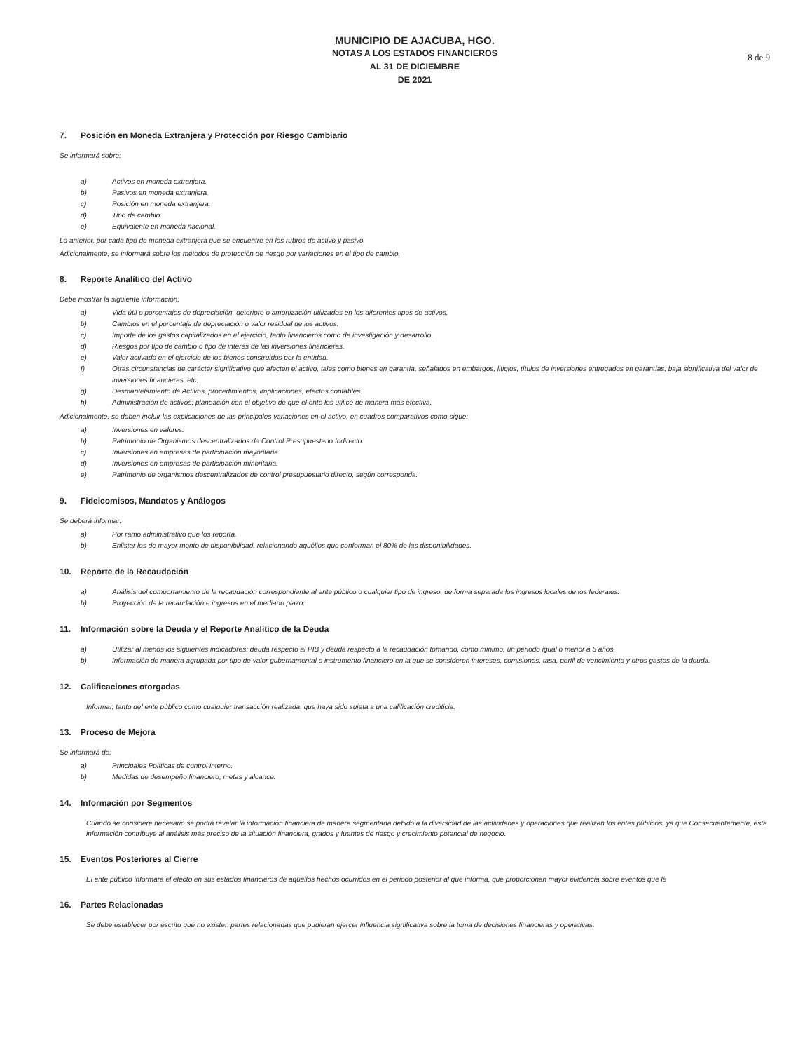MUNICIPIO DE AJACUBA, HGO.
NOTAS A LOS ESTADOS FINANCIEROS
AL 31 DE DICIEMBRE
DE 2021
8 de 9
7. Posición en Moneda Extranjera y Protección por Riesgo Cambiario
Se informará sobre:
a)
Activos en moneda extranjera.
b)
Pasivos en moneda extranjera.
c)
Posición en moneda extranjera.
d)
Tipo de cambio.
e)
Equivalente en moneda nacional.
Lo anterior, por cada tipo de moneda extranjera que se encuentre en los rubros de activo y pasivo.
Adicionalmente, se informará sobre los métodos de protección de riesgo por variaciones en el tipo de cambio.
8. Reporte Analítico del Activo
Debe mostrar la siguiente información:
a)
Vida útil o porcentajes de depreciación, deterioro o amortización utilizados en los diferentes tipos de activos.
b)
Cambios en el porcentaje de depreciación o valor residual de los activos.
c)
Importe de los gastos capitalizados en el ejercicio, tanto financieros como de investigación y desarrollo.
d)
Riesgos por tipo de cambio o tipo de interés de las inversiones financieras.
e)
Valor activado en el ejercicio de los bienes construidos por la entidad.
f) Otras circunstancias de carácter significativo que afecten el activo, tales como bienes en garantía, señalados en embargos, litigios, títulos de inversiones entregados en garantías, baja significativa del valor de inversiones financieras, etc.
g)
Desmantelamiento de Activos, procedimientos, implicaciones, efectos contables.
h)
Administración de activos; planeación con el objetivo de que el ente los utilice de manera más efectiva.
Adicionalmente, se deben incluir las explicaciones de las principales variaciones en el activo, en cuadros comparativos como sigue:
a)
Inversiones en valores.
b)
Patrimonio de Organismos descentralizados de Control Presupuestario Indirecto.
c)
Inversiones en empresas de participación mayoritaria.
d)
Inversiones en empresas de participación minoritaria.
e)
Patrimonio de organismos descentralizados de control presupuestario directo, según corresponda.
9. Fideicomisos, Mandatos y Análogos
Se deberá informar:
a)
Por ramo administrativo que los reporta.
b)
Enlistar los de mayor monto de disponibilidad, relacionando aquéllos que conforman el 80% de las disponibilidades.
10. Reporte de la Recaudación
a)
Análisis del comportamiento de la recaudación correspondiente al ente público o cualquier tipo de ingreso, de forma separada los ingresos locales de los federales.
b)
Proyección de la recaudación e ingresos en el mediano plazo.
11. Información sobre la Deuda y el Reporte Analítico de la Deuda
a)
Utilizar al menos los siguientes indicadores: deuda respecto al PIB y deuda respecto a la recaudación tomando, como mínimo, un periodo igual o menor a 5 años.
b) Información de manera agrupada por tipo de valor gubernamental o instrumento financiero en la que se consideren intereses, comisiones, tasa, perfil de vencimiento y otros gastos de la deuda.
12. Calificaciones otorgadas
Informar, tanto del ente público como cualquier transacción realizada, que haya sido sujeta a una calificación crediticia.
13. Proceso de Mejora
Se informará de:
a)
Principales Políticas de control interno.
b)
Medidas de desempeño financiero, metas y alcance.
14. Información por Segmentos
Cuando se considere necesario se podrá revelar la información financiera de manera segmentada debido a la diversidad de las actividades y operaciones que realizan los entes públicos, ya que Consecuentemente, esta información contribuye al análisis más preciso de la situación financiera, grados y fuentes de riesgo y crecimiento potencial de negocio.
15. Eventos Posteriores al Cierre
El ente público informará el efecto en sus estados financieros de aquellos hechos ocurridos en el periodo posterior al que informa, que proporcionan mayor evidencia sobre eventos que le
16. Partes Relacionadas
Se debe establecer por escrito que no existen partes relacionadas que pudieran ejercer influencia significativa sobre la toma de decisiones financieras y operativas.